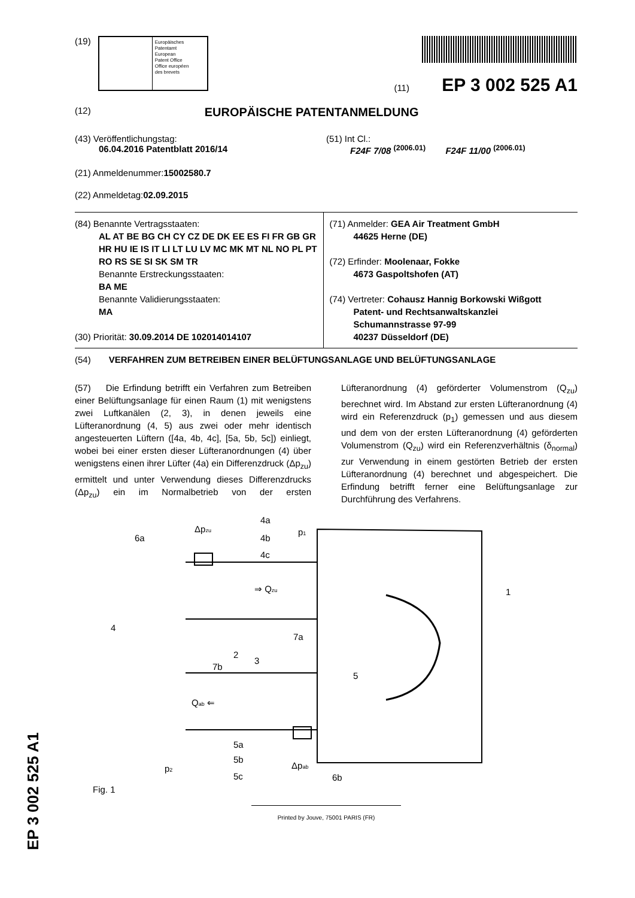(19)
Europäisches
Patentamt
European
Patent Office
Office européen
des brevets
(11) EP 3 002 525 A1
(12) EUROPÄISCHE PATENTANMELDUNG
(43) Veröffentlichungstag:
06.04.2016 Patentblatt 2016/14
(51) Int Cl.:
F24F 7/08 <sup>(2006.01)</sup> F24F 11/00 <sup>(2006.01)</sup>
(21) Anmeldenummer: 15002580.7
(22) Anmeldetag: 02.09.2015
(84) Benannte Vertragsstaaten:
AL AT BE BG CH CY CZ DE DK EE ES FI FR GB GR HR HU IE IS IT LI LT LU LV MC MK MT NL NO PL PT RO RS SE SI SK SM TR
Benannte Erstreckungsstaaten:
BA ME
Benannte Validierungsstaaten:
MA
(30) Priorität: 30.09.2014 DE 102014014107
(71) Anmelder: GEA Air Treatment GmbH
44625 Herne (DE)
(72) Erfinder: Moolenaar, Fokke
4673 Gaspoltshofen (AT)
(74) Vertreter: Cohausz Hannig Borkowski Wißgott
Patent- und Rechtsanwaltskanzlei
Schumannstrasse 97-99
40237 Düsseldorf (DE)
(54) VERFAHREN ZUM BETREIBEN EINER BELÜFTUNGSANLAGE UND BELÜFTUNGSANLAGE
(57) Die Erfindung betrifft ein Verfahren zum Betreiben einer Belüftungsanlage für einen Raum (1) mit wenigstens zwei Luftkanälen (2, 3), in denen jeweils eine Lüfteranordnung (4, 5) aus zwei oder mehr identisch angesteuerten Lüftern ([4a, 4b, 4c], [5a, 5b, 5c]) einliegt, wobei bei einer ersten dieser Lüfteranordnungen (4) über wenigstens einen ihrer Lüfter (4a) ein Differenzdruck (Δp<sub>zu</sub>) ermittelt und unter Verwendung dieses Differenzdrucks (Δp<sub>zu</sub>) ein im Normalbetrieb von der ersten Lüfteranordnung (4) geförderter Volumenstrom (Q<sub>zu</sub>) berechnet wird. Im Abstand zur ersten Lüfteranordnung (4) wird ein Referenzdruck (p<sub>1</sub>) gemessen und aus diesem und dem von der ersten Lüfteranordnung (4) geförderten Volumenstrom (Q<sub>zu</sub>) wird ein Referenzverhältnis (δ<sub>normal</sub>) zur Verwendung in einem gestörten Betrieb der ersten Lüfteranordnung (4) berechnet und abgespeichert. Die Erfindung betrifft ferner eine Belüftungsanlage zur Durchführung des Verfahrens.
6a
Δpzu
4a
4b
4c
p1
⇒ Qzu
4
7a
2
1
7b
3
5
Qab ⇐
5a
5b
5c
p2
Δpab
6b
Fig. 1
EP 3 002 525 A1
Printed by Jouve, 75001 PARIS (FR)